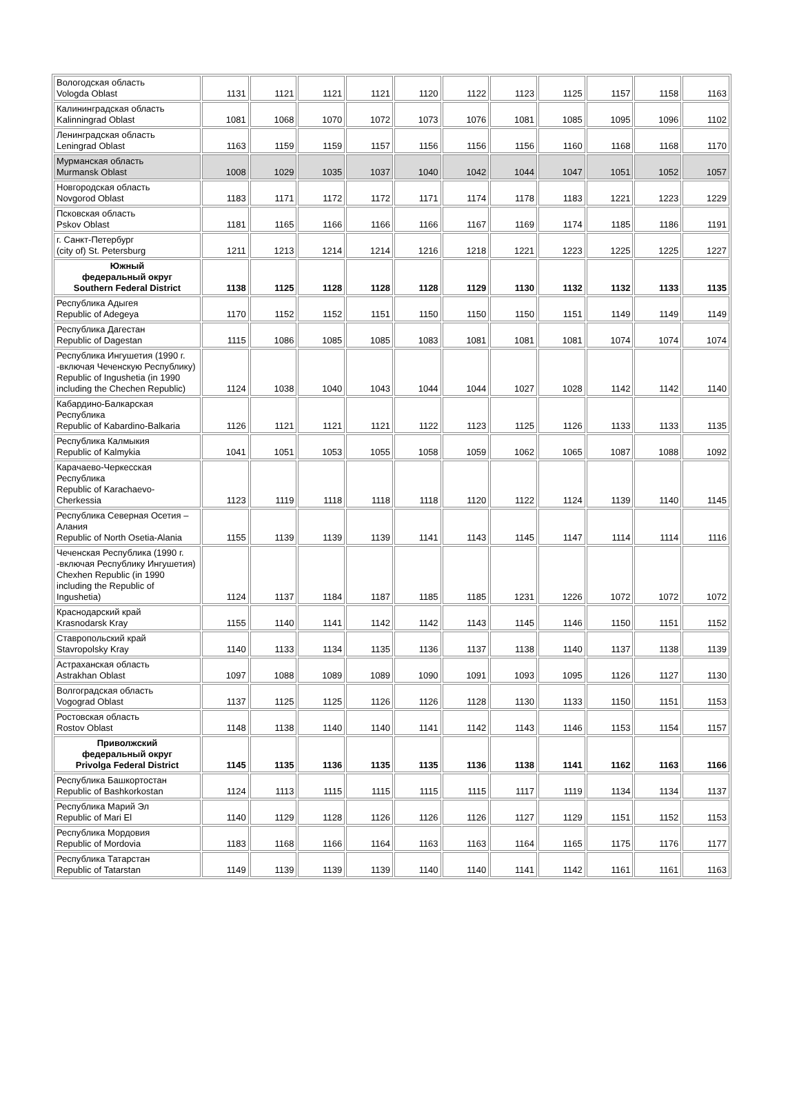| Вологодская область Vologda Oblast | 1131 | 1121 | 1121 | 1121 | 1120 | 1122 | 1123 | 1125 | 1157 | 1158 | 1163 |
| Калининградская область Kalinningrad Oblast | 1081 | 1068 | 1070 | 1072 | 1073 | 1076 | 1081 | 1085 | 1095 | 1096 | 1102 |
| Ленинградская область Leningrad Oblast | 1163 | 1159 | 1159 | 1157 | 1156 | 1156 | 1156 | 1160 | 1168 | 1168 | 1170 |
| Мурманская область Murmansk Oblast | 1008 | 1029 | 1035 | 1037 | 1040 | 1042 | 1044 | 1047 | 1051 | 1052 | 1057 |
| Новгородская область Novgorod Oblast | 1183 | 1171 | 1172 | 1172 | 1171 | 1174 | 1178 | 1183 | 1221 | 1223 | 1229 |
| Псковская область Pskov Oblast | 1181 | 1165 | 1166 | 1166 | 1166 | 1167 | 1169 | 1174 | 1185 | 1186 | 1191 |
| г. Санкт-Петербург (city of) St. Petersburg | 1211 | 1213 | 1214 | 1214 | 1216 | 1218 | 1221 | 1223 | 1225 | 1225 | 1227 |
| Южный федеральный округ Southern Federal District | 1138 | 1125 | 1128 | 1128 | 1128 | 1129 | 1130 | 1132 | 1132 | 1133 | 1135 |
| Республика Адыгея Republic of Adegeya | 1170 | 1152 | 1152 | 1151 | 1150 | 1150 | 1150 | 1151 | 1149 | 1149 | 1149 |
| Республика Дагестан Republic of Dagestan | 1115 | 1086 | 1085 | 1085 | 1083 | 1081 | 1081 | 1081 | 1074 | 1074 | 1074 |
| Республика Ингушетия (1990 г. -включая Чеченскую Республику) Republic of Ingushetia (in 1990 including the Chechen Republic) | 1124 | 1038 | 1040 | 1043 | 1044 | 1044 | 1027 | 1028 | 1142 | 1142 | 1140 |
| Кабардино-Балкарская Республика Republic of Kabardino-Balkaria | 1126 | 1121 | 1121 | 1121 | 1122 | 1123 | 1125 | 1126 | 1133 | 1133 | 1135 |
| Республика Калмыкия Republic of Kalmykia | 1041 | 1051 | 1053 | 1055 | 1058 | 1059 | 1062 | 1065 | 1087 | 1088 | 1092 |
| Карачаево-Черкесская Республика Republic of Karachaevo-Cherkessia | 1123 | 1119 | 1118 | 1118 | 1118 | 1120 | 1122 | 1124 | 1139 | 1140 | 1145 |
| Республика Северная Осетия – Алания Republic of North Osetia-Alania | 1155 | 1139 | 1139 | 1139 | 1141 | 1143 | 1145 | 1147 | 1114 | 1114 | 1116 |
| Чеченская Республика (1990 г. -включая Республику Ингушетия) Chexhen Republic (in 1990 including the Republic of Ingushetia) | 1124 | 1137 | 1184 | 1187 | 1185 | 1185 | 1231 | 1226 | 1072 | 1072 | 1072 |
| Краснодарский край Krasnodarsk Kray | 1155 | 1140 | 1141 | 1142 | 1142 | 1143 | 1145 | 1146 | 1150 | 1151 | 1152 |
| Ставропольский край Stavropolsky Kray | 1140 | 1133 | 1134 | 1135 | 1136 | 1137 | 1138 | 1140 | 1137 | 1138 | 1139 |
| Астраханская область Astrakhan Oblast | 1097 | 1088 | 1089 | 1089 | 1090 | 1091 | 1093 | 1095 | 1126 | 1127 | 1130 |
| Волгоградская область Vogograd Oblast | 1137 | 1125 | 1125 | 1126 | 1126 | 1128 | 1130 | 1133 | 1150 | 1151 | 1153 |
| Ростовская область Rostov Oblast | 1148 | 1138 | 1140 | 1140 | 1141 | 1142 | 1143 | 1146 | 1153 | 1154 | 1157 |
| Приволжский федеральный округ Privolga Federal District | 1145 | 1135 | 1136 | 1135 | 1135 | 1136 | 1138 | 1141 | 1162 | 1163 | 1166 |
| Республика Башкортостан Republic of Bashkorkostan | 1124 | 1113 | 1115 | 1115 | 1115 | 1115 | 1117 | 1119 | 1134 | 1134 | 1137 |
| Республика Марий Эл Republic of Mari El | 1140 | 1129 | 1128 | 1126 | 1126 | 1126 | 1127 | 1129 | 1151 | 1152 | 1153 |
| Республика Мордовия Republic of Mordovia | 1183 | 1168 | 1166 | 1164 | 1163 | 1163 | 1164 | 1165 | 1175 | 1176 | 1177 |
| Республика Татарстан Republic of Tatarstan | 1149 | 1139 | 1139 | 1139 | 1140 | 1140 | 1141 | 1142 | 1161 | 1161 | 1163 |